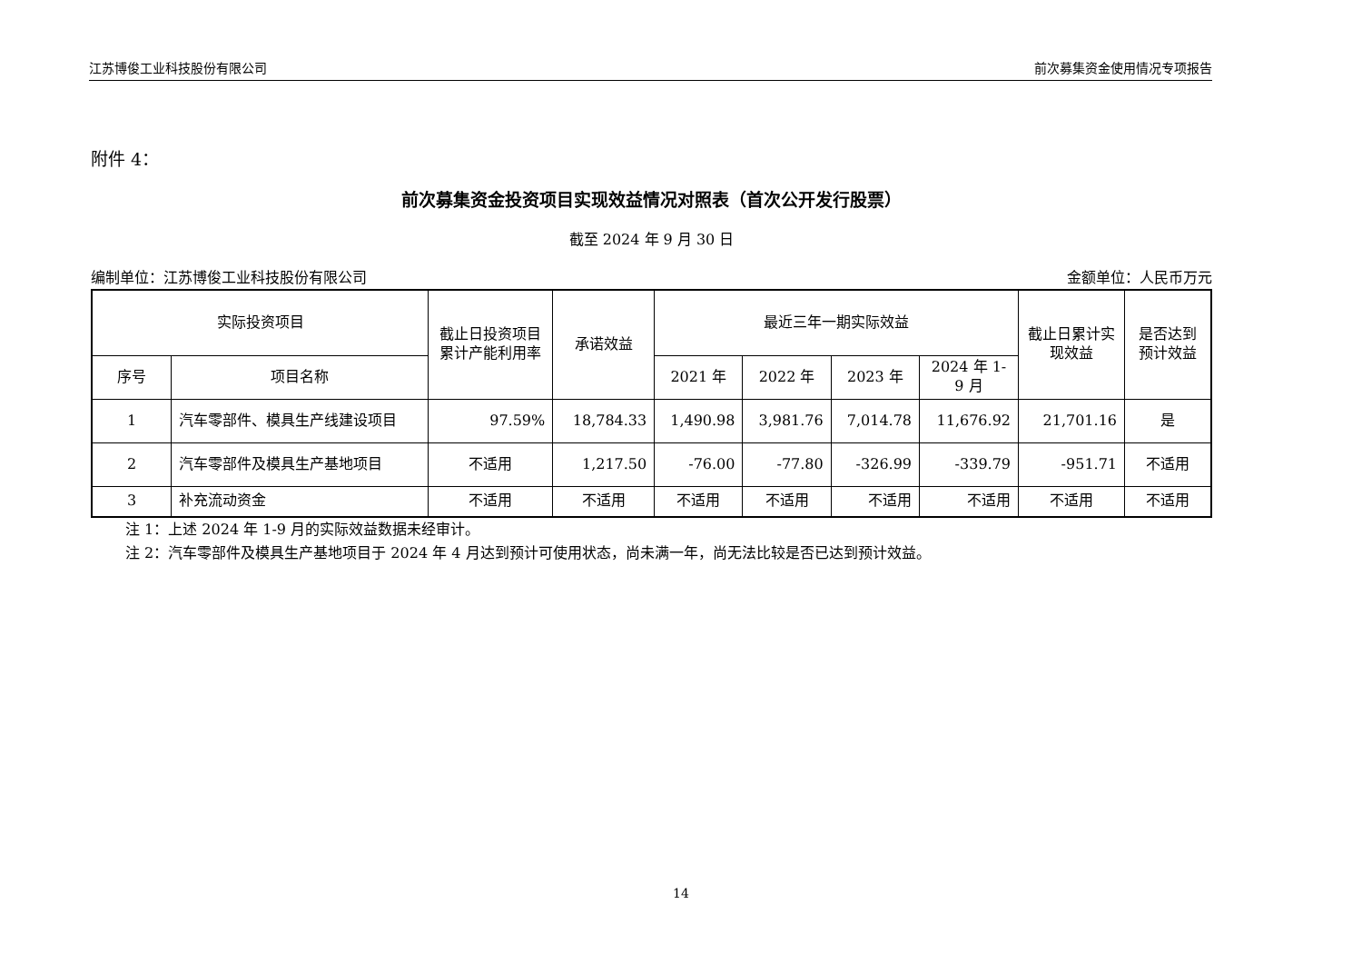江苏博俊工业科技股份有限公司 前次募集资金使用情况专项报告
附件 4：
前次募集资金投资项目实现效益情况对照表（首次公开发行股票）
截至 2024 年 9 月 30 日
编制单位：江苏博俊工业科技股份有限公司 金额单位：人民币万元
| 实际投资项目 | | 截止日投资项目累计产能利用率 | 承诺效益 | 最近三年一期实际效益 | | | | 截止日累计实现效益 | 是否达到预计效益 |
| --- | --- | --- | --- | --- | --- | --- | --- | --- | --- |
| 序号 | 项目名称 | | | 2021 年 | 2022 年 | 2023 年 | 2024 年 1-9 月 | | |
| 1 | 汽车零部件、模具生产线建设项目 | 97.59% | 18,784.33 | 1,490.98 | 3,981.76 | 7,014.78 | 11,676.92 | 21,701.16 | 是 |
| 2 | 汽车零部件及模具生产基地项目 | 不适用 | 1,217.50 | -76.00 | -77.80 | -326.99 | -339.79 | -951.71 | 不适用 |
| 3 | 补充流动资金 | 不适用 | 不适用 | 不适用 | 不适用 | 不适用 | 不适用 | 不适用 | 不适用 |
注 1：上述 2024 年 1-9 月的实际效益数据未经审计。
注 2：汽车零部件及模具生产基地项目于 2024 年 4 月达到预计可使用状态，尚未满一年，尚无法比较是否已达到预计效益。
14